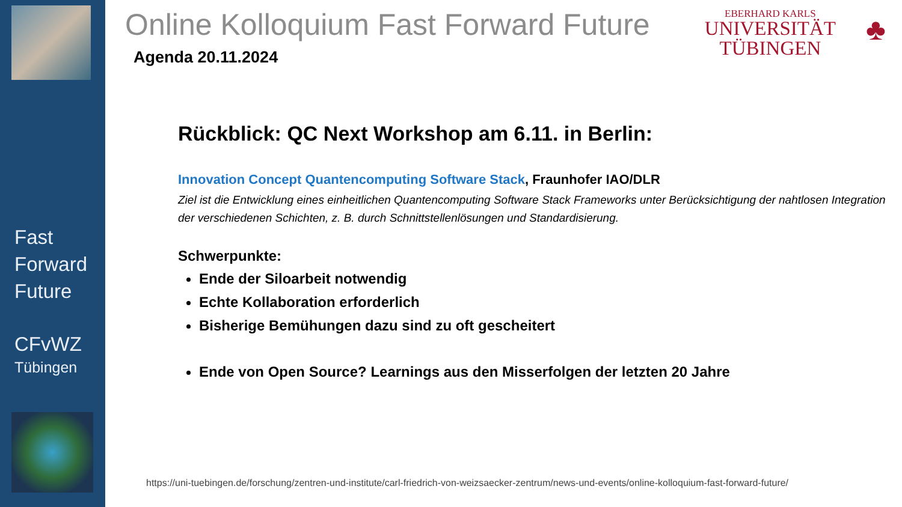Fast
Forward
Future
CFvWZ
Tübingen
Online Kolloquium Fast Forward Future
EBERHARD KARLS
UNIVERSITÄT
TÜBINGEN
♣
Agenda 20.11.2024
Rückblick: QC Next Workshop am 6.11. in Berlin:
Innovation Concept Quantencomputing Software Stack, Fraunhofer IAO/DLR
Ziel ist die Entwicklung eines einheitlichen Quantencomputing Software Stack Frameworks unter Berücksichtigung der nahtlosen Integration der verschiedenen Schichten, z. B. durch Schnittstellenlösungen und Standardisierung.
Schwerpunkte:
Ende der Siloarbeit notwendig
Echte Kollaboration erforderlich
Bisherige Bemühungen dazu sind zu oft gescheitert
Ende von Open Source? Learnings aus den Misserfolgen der letzten 20 Jahre
https://uni-tuebingen.de/forschung/zentren-und-institute/carl-friedrich-von-weizsaecker-zentrum/news-und-events/online-kolloquium-fast-forward-future/